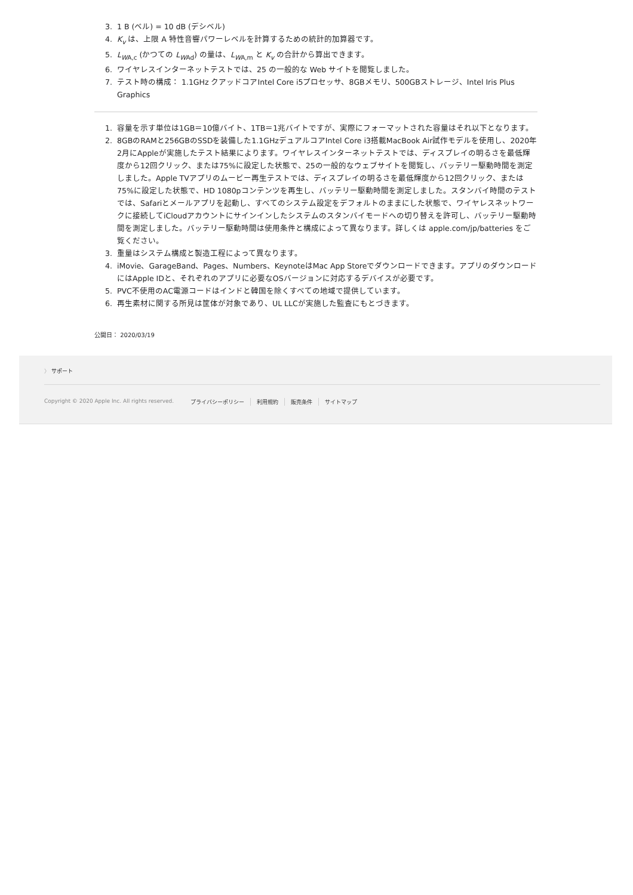3. 1 B (ベル) = 10 dB (デシベル)
4. K<sub>v</sub> は、上限 A 特性音響パワーレベルを計算するための統計的加算器です。
5. L<sub>W</sub><sub>A,c</sub> (かつての L<sub>W</sub><sub>Ad</sub>) の量は、L<sub>W</sub><sub>A,m</sub> と K<sub>v</sub> の合計から算出できます。
6. ワイヤレスインターネットテストでは、25 の一般的な Web サイトを閲覧しました。
7. テスト時の構成： 1.1GHz クアッドコアIntel Core i5プロセッサ、8GBメモリ、500GBストレージ、Intel Iris Plus Graphics
1. 容量を示す単位は1GB＝10億バイト、1TB＝1兆バイトですが、実際にフォーマットされた容量はそれ以下となります。
2. 8GBのRAMと256GBのSSDを装備した1.1GHzデュアルコアIntel Core i3搭載MacBook Air試作モデルを使用し、2020年2月にAppleが実施したテスト結果によります。ワイヤレスインターネットテストでは、ディスプレイの明るさを最低輝度から12回クリック、または75%に設定した状態で、25の一般的なウェブサイトを閲覧し、バッテリー駆動時間を測定しました。Apple TVアプリのムービー再生テストでは、ディスプレイの明るさを最低輝度から12回クリック、または75%に設定した状態で、HD 1080pコンテンツを再生し、バッテリー駆動時間を測定しました。スタンバイ時間のテストでは、Safariとメールアプリを起動し、すべてのシステム設定をデフォルトのままにした状態で、ワイヤレスネットワークに接続してiCloudアカウントにサインインしたシステムのスタンバイモードへの切り替えを許可し、バッテリー駆動時間を測定しました。バッテリー駆動時間は使用条件と構成によって異なります。詳しくは apple.com/jp/batteries をご覧ください。
3. 重量はシステム構成と製造工程によって異なります。
4. iMovie、GarageBand、Pages、Numbers、KeynoteはMac App Storeでダウンロードできます。アプリのダウンロードにはApple IDと、それぞれのアプリに必要なOSバージョンに対応するデバイスが必要です。
5. PVC不使用のAC電源コードはインドと韓国を除くすべての地域で提供しています。
6. 再生素材に関する所見は筐体が対象であり、UL LLCが実施した監査にもとづきます。
公開日： 2020/03/19
〉 サポート
Copyright © 2020 Apple Inc. All rights reserved. プライバシーポリシー 利用規約 販売条件 サイトマップ